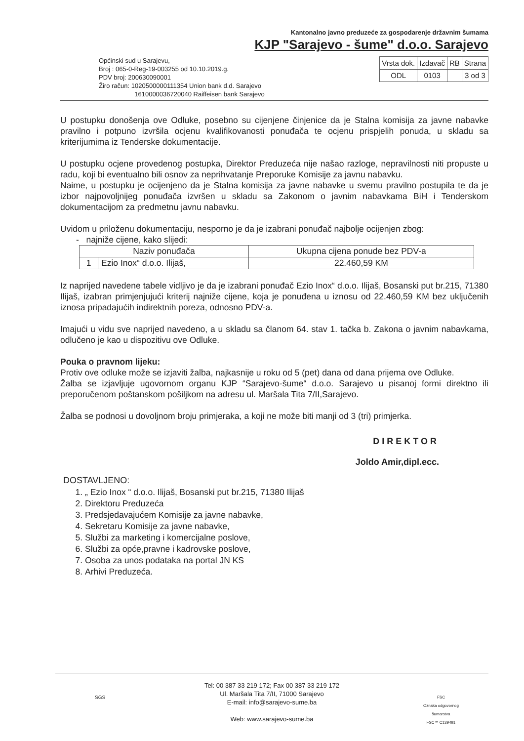Kantonalno javno preduzeće za gospodarenje državnim šumama
KJP "Sarajevo - šume" d.o.o. Sarajevo
Općinski sud u Sarajevu,
Broj : 065-0-Reg-19-003255 od 10.10.2019.g.
PDV broj: 200630090001
Žiro račun: 1020500000111354 Union bank d.d. Sarajevo
1610000036720040 Raiffeisen bank Sarajevo
| Vrsta dok. | Izdavač | RB | Strana |
| ODL | 0103 | | 3 od 3 |
U postupku donošenja ove Odluke, posebno su cijenjene činjenice da je Stalna komisija za javne nabavke pravilno i potpuno izvršila ocjenu kvalifikovanosti ponuđača te ocjenu prispjelih ponuda, u skladu sa kriterijumima iz Tenderske dokumentacije.
U postupku ocjene provedenog postupka, Direktor Preduzeća nije našao razloge, nepravilnosti niti propuste u radu, koji bi eventualno bili osnov za neprihvatanje Preporuke Komisije za javnu nabavku.
Naime, u postupku je ocijenjeno da je Stalna komisija za javne nabavke u svemu pravilno postupila te da je izbor najpovoljnijeg ponuđača izvršen u skladu sa Zakonom o javnim nabavkama BiH i Tenderskom dokumentacijom za predmetnu javnu nabavku.
Uvidom u priloženu dokumentaciju, nesporno je da je izabrani ponuđač najbolje ocijenjen zbog:
- najniže cijene, kako slijedi:
| Naziv ponuđača | | Ukupna cijena ponude bez PDV-a |
| --- | --- | --- |
| 1 | Ezio Inox“ d.o.o. Ilijaš, | 22.460,59 KM |
Iz naprijed navedene tabele vidljivo je da je izabrani ponuđač Ezio Inox“ d.o.o. Ilijaš, Bosanski put br.215, 71380 Ilijaš, izabran primjenjujući kriterij najniže cijene, koja je ponuđena u iznosu od 22.460,59 KM bez uključenih iznosa pripadajućih indirektnih poreza, odnosno PDV-a.
Imajući u vidu sve naprijed navedeno, a u skladu sa članom 64. stav 1. tačka b. Zakona o javnim nabavkama, odlučeno je kao u dispozitivu ove Odluke.
Pouka o pravnom lijeku:
Protiv ove odluke može se izjaviti žalba, najkasnije u roku od 5 (pet) dana od dana prijema ove Odluke.
Žalba se izjavljuje ugovornom organu KJP “Sarajevo-šume“ d.o.o. Sarajevo u pisanoj formi direktno ili preporučenom poštanskom pošiljkom na adresu ul. Maršala Tita 7/II,Sarajevo.
Žalba se podnosi u dovoljnom broju primjeraka, a koji ne može biti manji od 3 (tri) primjerka.
DIREKTOR
Joldo Amir,dipl.ecc.
DOSTAVLJENO:
1. „ Ezio Inox “ d.o.o. Ilijaš, Bosanski put br.215, 71380 Ilijaš
2. Direktoru Preduzeća
3. Predsjedavajućem Komisije za javne nabavke,
4. Sekretaru Komisije za javne nabavke,
5. Službi za marketing i komercijalne poslove,
6. Službi za opće,pravne i kadrovske poslove,
7. Osoba za unos podataka na portal JN KS
8. Arhivi Preduzeća.
Tel: 00 387 33 219 172; Fax 00 387 33 219 172
Ul. Maršala Tita 7/II, 71000 Sarajevo
E-mail: info@sarajevo-sume.ba
Web: www.sarajevo-sume.ba
FSC
Oznaka odgovornog
šumarstva
FSC™ C139491
SGS